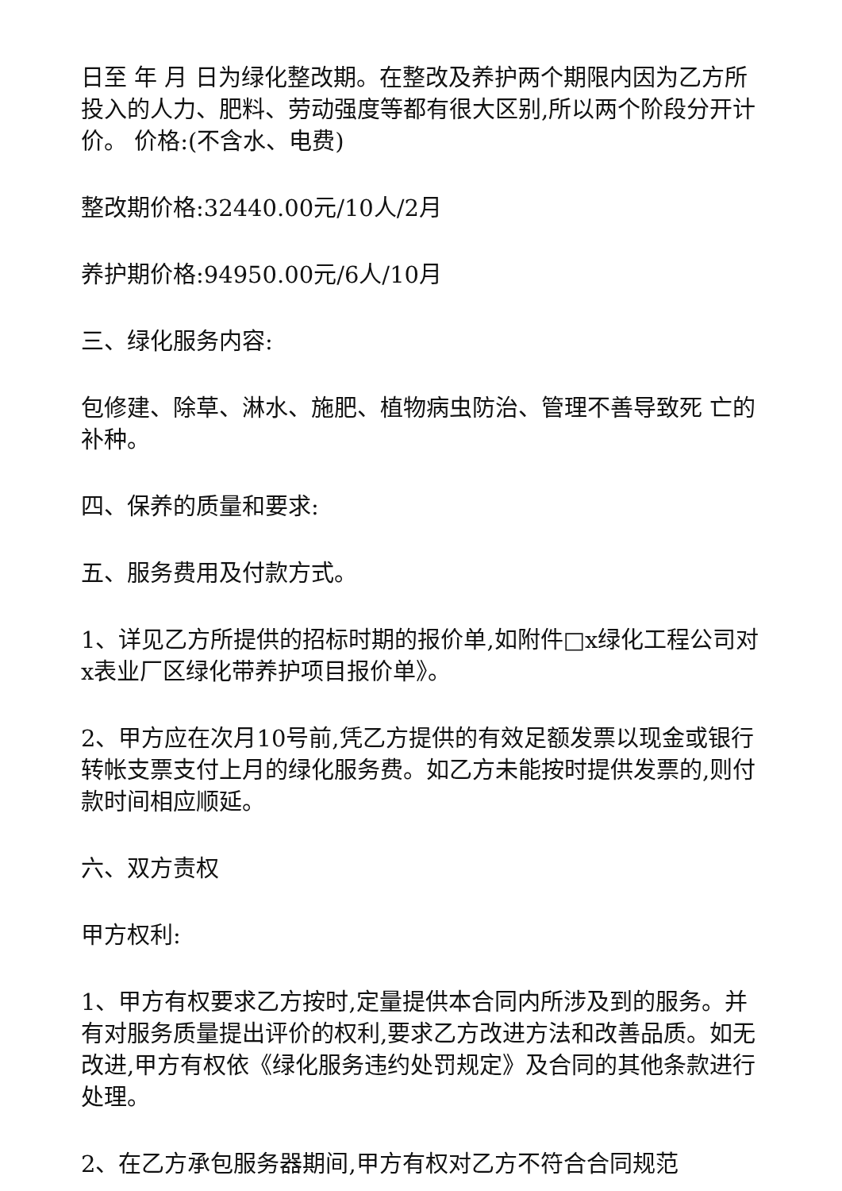日至 年 月 日为绿化整改期。在整改及养护两个期限内因为乙方所投入的人力、肥料、劳动强度等都有很大区别,所以两个阶段分开计价。 价格:(不含水、电费)
整改期价格:32440.00元/10人/2月
养护期价格:94950.00元/6人/10月
三、绿化服务内容:
包修建、除草、淋水、施肥、植物病虫防治、管理不善导致死 亡的补种。
四、保养的质量和要求:
五、服务费用及付款方式。
1、详见乙方所提供的招标时期的报价单,如附件□x绿化工程公司对x表业厂区绿化带养护项目报价单》。
2、甲方应在次月10号前,凭乙方提供的有效足额发票以现金或银行转帐支票支付上月的绿化服务费。如乙方未能按时提供发票的,则付款时间相应顺延。
六、双方责权
甲方权利:
1、甲方有权要求乙方按时,定量提供本合同内所涉及到的服务。并有对服务质量提出评价的权利,要求乙方改进方法和改善品质。如无改进,甲方有权依《绿化服务违约处罚规定》及合同的其他条款进行处理。
2、在乙方承包服务器期间,甲方有权对乙方不符合合同规范